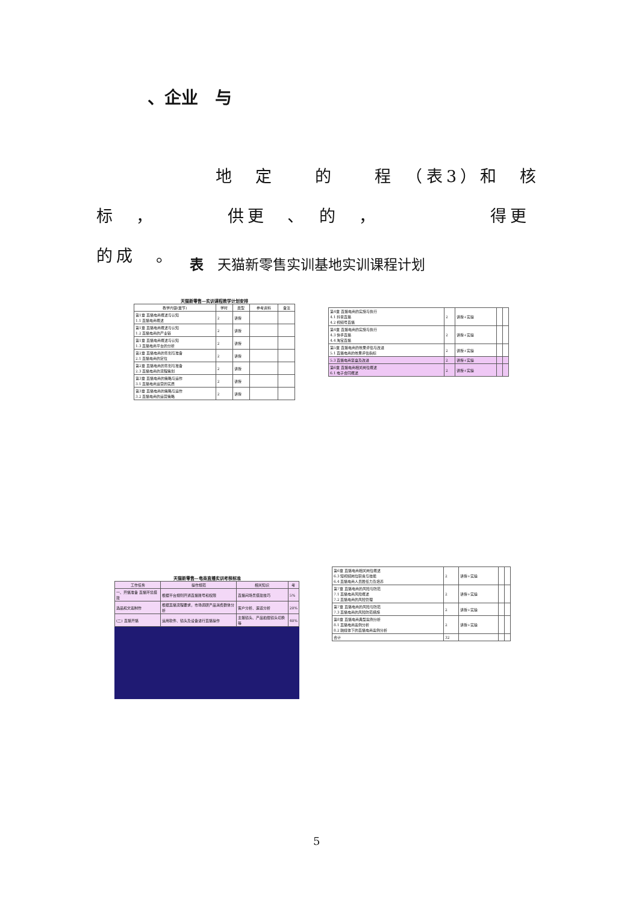、企业　与
　　　　　　地　定　　的　　程　（表3）和　核标　，　　　　供更　、　的　，　　　　　　得更　　的成　。
表　天猫新零售实训基地实训课程计划
天猫新零售—实训课程教学计划安排
| 教学内容(章节) | 学时 | 类型 | 参考资料 | 备注 |
| --- | --- | --- | --- | --- |
| 第1章 直播电商概述与认知 1.1 直播电商概述 | 2 | 讲授 | | |
| 第1章 直播电商概述与认知 1.2 直播电商的产业链 | 2 | 讲授 | | |
| 第1章 直播电商概述与认知 1.3 直播电商平台的分析 | 2 | 讲授 | | |
| 第2章 直播电商的筹划与准备 2.1 直播电商的定位 | 2 | 讲授 | | |
| 第2章 直播电商的筹划与准备 2.3 直播电商的流程策划 | 2 | 讲授 | | |
| 第3章 直播电商的策略与运作 3.1 直播电商运营的实质 | 2 | 讲授 | | |
| 第3章 直播电商的策略与运作 3.2 直播电商的运营策略 | 2 | 讲授 | | |
| 第4章 直播电商的实施与执行 4.1 抖音直播 4.2 视频号直播 | 2 | 讲授+实操 | | |
| 第4章 直播电商的实施与执行 4.3 快手直播 4.4 淘宝直播 | 2 | 讲授+实操 | | |
| 第5章 直播电商的效果评估与改进 5.1 直播电商的效果评估指标 | 2 | 讲授+实操 | | |
| 5.3 直播电商复盘及改进 | 2 | 讲授+实操 | | |
| 第6章 直播电商相关岗位概述 6.1 电子合同概述 | 2 | 讲授+实操 | | |
天猫新零售—电商直播实训考核标准
| 工作任务 | 操作规范 | 相关知识 | 考 |
| --- | --- | --- | --- |
| 一、开播准备 直播环境搭建 | 根据平台规则开通直播账号和权限 | 直播间场景搭建技巧 | 5% |
| 选品和文案制作 | 根据直播流程要求，市场调研产品消费群体分析 | 客户分析、渠道分析 | 20% |
| (二) 直播开播 | 运用软件、镜头及设备进行直播操作 | 主播镜头、产品拍摄镜头切换等 | 40% |
| 第6章 直播电商相关岗位概述 6.3 短视频岗位职责与技能 6.4 直播电商人员胜任力及培养 | 2 | 讲授+实操 | | |
| 第7章 直播电商的风险与防范 7.1 直播电商风险概述 7.2 直播电商的风险管理 | 2 | 讲授+实操 | | |
| 第7章 直播电商的风险与防范 7.3 直播电商的风险防范措施 | 2 | 讲授+实操 | | |
| 第8章 直播电商典型案例分析 8.1 直播电商案例分析 8.2 融媒体下的直播电商案例分析 | 2 | 讲授+实操 | | |
| 合计 | 32 | | | |
5